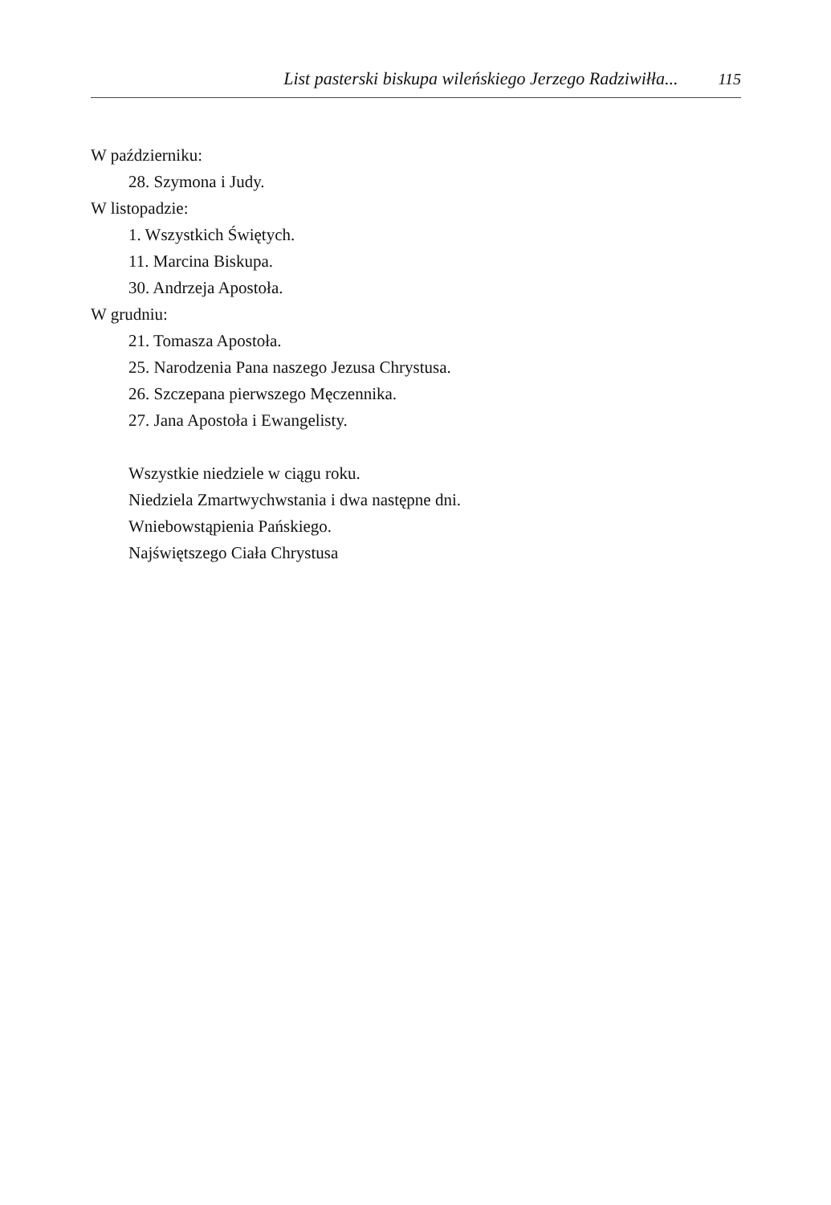List pasterski biskupa wileńskiego Jerzego Radziwiłła... 115
W październiku:
28. Szymona i Judy.
W listopadzie:
1. Wszystkich Świętych.
11. Marcina Biskupa.
30. Andrzeja Apostoła.
W grudniu:
21. Tomasza Apostoła.
25. Narodzenia Pana naszego Jezusa Chrystusa.
26. Szczepana pierwszego Męczennika.
27. Jana Apostoła i Ewangelisty.
Wszystkie niedziele w ciągu roku.
Niedziela Zmartwychwstania i dwa następne dni.
Wniebowstąpienia Pańskiego.
Najświętszego Ciała Chrystusa